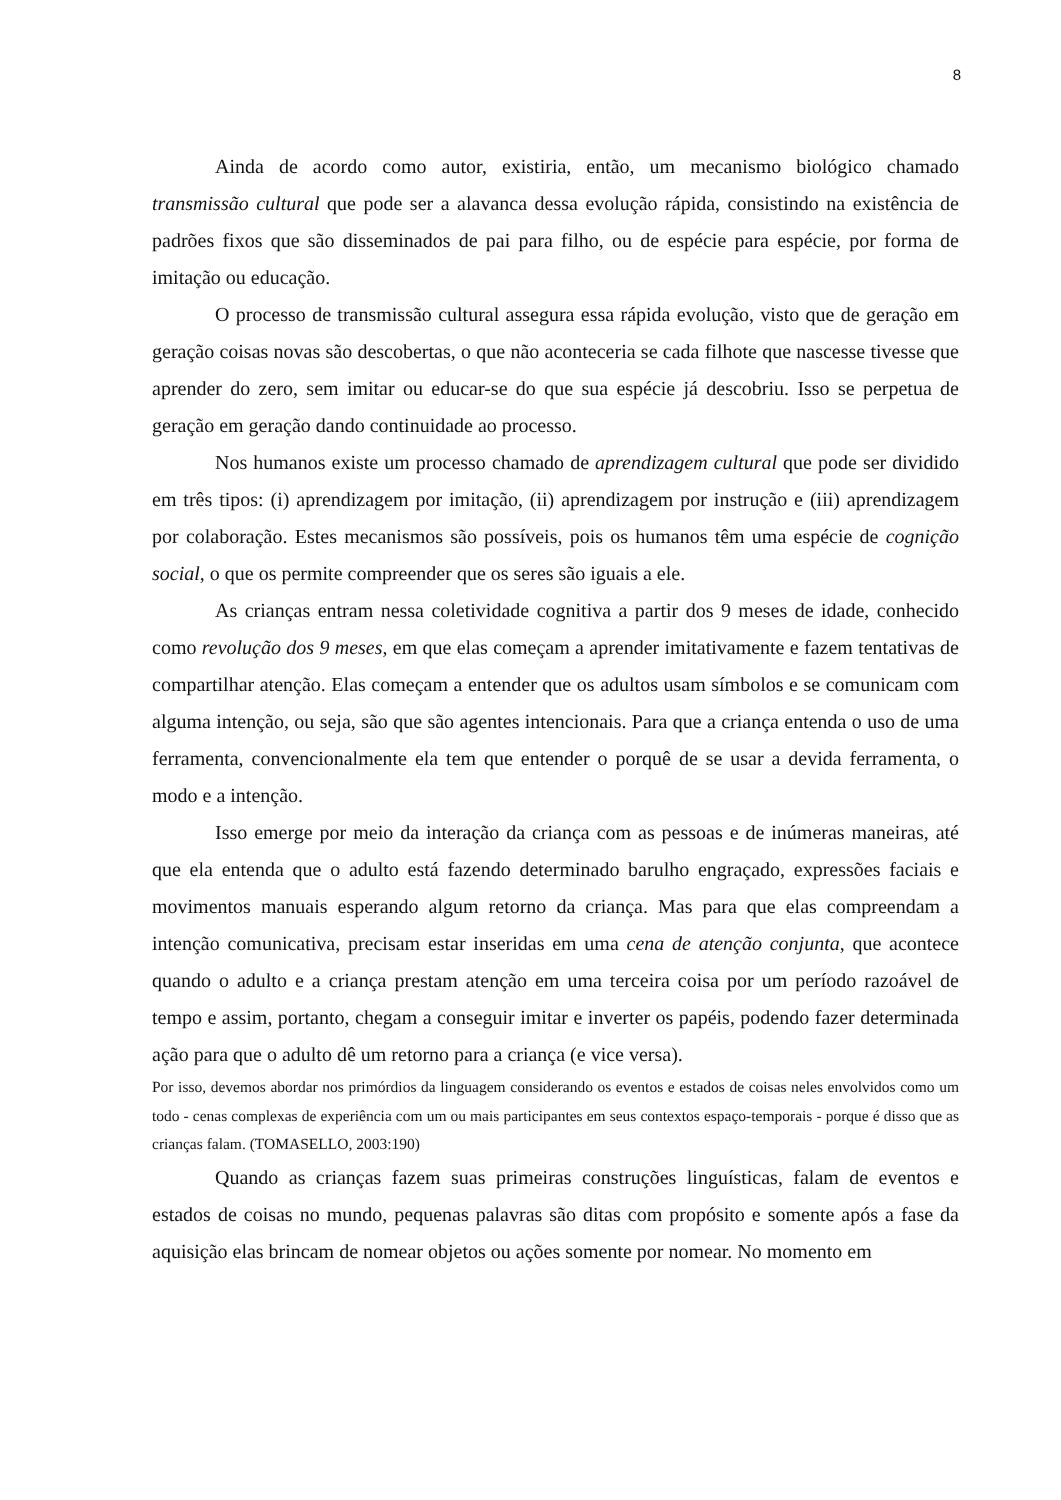8
Ainda de acordo como autor, existiria, então, um mecanismo biológico chamado transmissão cultural que pode ser a alavanca dessa evolução rápida, consistindo na existência de padrões fixos que são disseminados de pai para filho, ou de espécie para espécie, por forma de imitação ou educação.
O processo de transmissão cultural assegura essa rápida evolução, visto que de geração em geração coisas novas são descobertas, o que não aconteceria se cada filhote que nascesse tivesse que aprender do zero, sem imitar ou educar-se do que sua espécie já descobriu. Isso se perpetua de geração em geração dando continuidade ao processo.
Nos humanos existe um processo chamado de aprendizagem cultural que pode ser dividido em três tipos: (i) aprendizagem por imitação, (ii) aprendizagem por instrução e (iii) aprendizagem por colaboração. Estes mecanismos são possíveis, pois os humanos têm uma espécie de cognição social, o que os permite compreender que os seres são iguais a ele.
As crianças entram nessa coletividade cognitiva a partir dos 9 meses de idade, conhecido como revolução dos 9 meses, em que elas começam a aprender imitativamente e fazem tentativas de compartilhar atenção. Elas começam a entender que os adultos usam símbolos e se comunicam com alguma intenção, ou seja, são que são agentes intencionais. Para que a criança entenda o uso de uma ferramenta, convencionalmente ela tem que entender o porquê de se usar a devida ferramenta, o modo e a intenção.
Isso emerge por meio da interação da criança com as pessoas e de inúmeras maneiras, até que ela entenda que o adulto está fazendo determinado barulho engraçado, expressões faciais e movimentos manuais esperando algum retorno da criança. Mas para que elas compreendam a intenção comunicativa, precisam estar inseridas em uma cena de atenção conjunta, que acontece quando o adulto e a criança prestam atenção em uma terceira coisa por um período razoável de tempo e assim, portanto, chegam a conseguir imitar e inverter os papéis, podendo fazer determinada ação para que o adulto dê um retorno para a criança (e vice versa).
Por isso, devemos abordar nos primórdios da linguagem considerando os eventos e estados de coisas neles envolvidos como um todo - cenas complexas de experiência com um ou mais participantes em seus contextos espaço-temporais - porque é disso que as crianças falam. (TOMASELLO, 2003:190)
Quando as crianças fazem suas primeiras construções linguísticas, falam de eventos e estados de coisas no mundo, pequenas palavras são ditas com propósito e somente após a fase da aquisição elas brincam de nomear objetos ou ações somente por nomear. No momento em